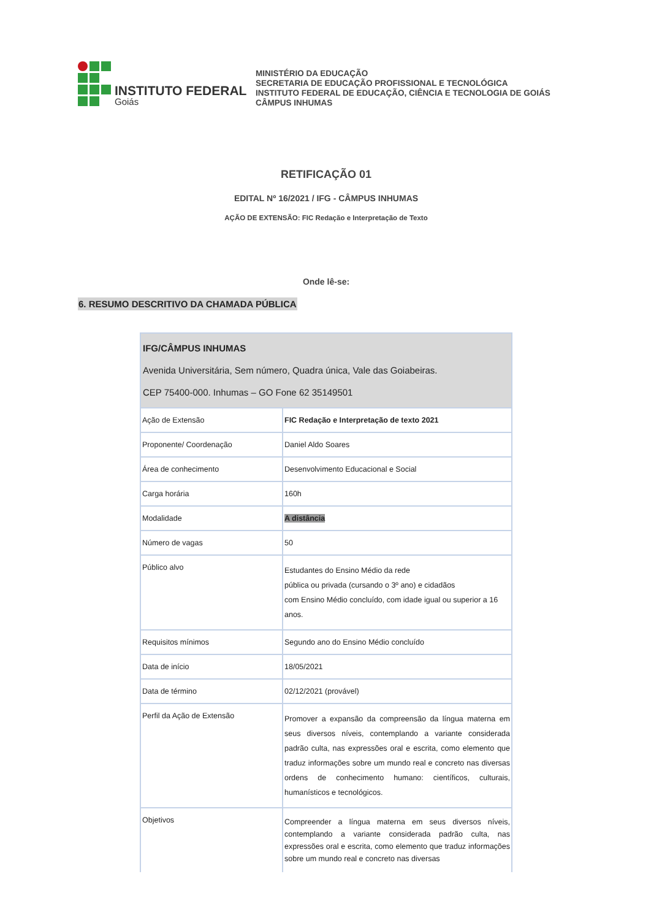INSTITUTO FEDERAL
Goiás
MINISTÉRIO DA EDUCAÇÃO
SECRETARIA DE EDUCAÇÃO PROFISSIONAL E TECNOLÓGICA
INSTITUTO FEDERAL DE EDUCAÇÃO, CIÊNCIA E TECNOLOGIA DE GOIÁS
CÂMPUS INHUMAS
RETIFICAÇÃO 01
EDITAL Nº 16/2021 / IFG - CÂMPUS INHUMAS
AÇÃO DE EXTENSÃO: FIC Redação e Interpretação de Texto
Onde lê-se:
6. RESUMO DESCRITIVO DA CHAMADA PÚBLICA
| IFG/CÂMPUS INHUMAS Avenida Universitária, Sem número, Quadra única, Vale das Goiabeiras. CEP 75400-000. Inhumas – GO Fone 62 35149501 | |
| Ação de Extensão | FIC Redação e Interpretação de texto 2021 |
| Proponente/ Coordenação | Daniel Aldo Soares |
| Área de conhecimento | Desenvolvimento Educacional e Social |
| Carga horária | 160h |
| Modalidade | A distância |
| Número de vagas | 50 |
| Público alvo | Estudantes do Ensino Médio da rede pública ou privada (cursando o 3º ano) e cidadãos com Ensino Médio concluído, com idade igual ou superior a 16 anos. |
| Requisitos mínimos | Segundo ano do Ensino Médio concluído |
| Data de início | 18/05/2021 |
| Data de término | 02/12/2021 (provável) |
| Perfil da Ação de Extensão | Promover a expansão da compreensão da língua materna em seus diversos níveis, contemplando a variante considerada padrão culta, nas expressões oral e escrita, como elemento que traduz informações sobre um mundo real e concreto nas diversas ordens de conhecimento humano: científicos, culturais, humanísticos e tecnológicos. |
| Objetivos | Compreender a língua materna em seus diversos níveis, contemplando a variante considerada padrão culta, nas expressões oral e escrita, como elemento que traduz informações sobre um mundo real e concreto nas diversas |